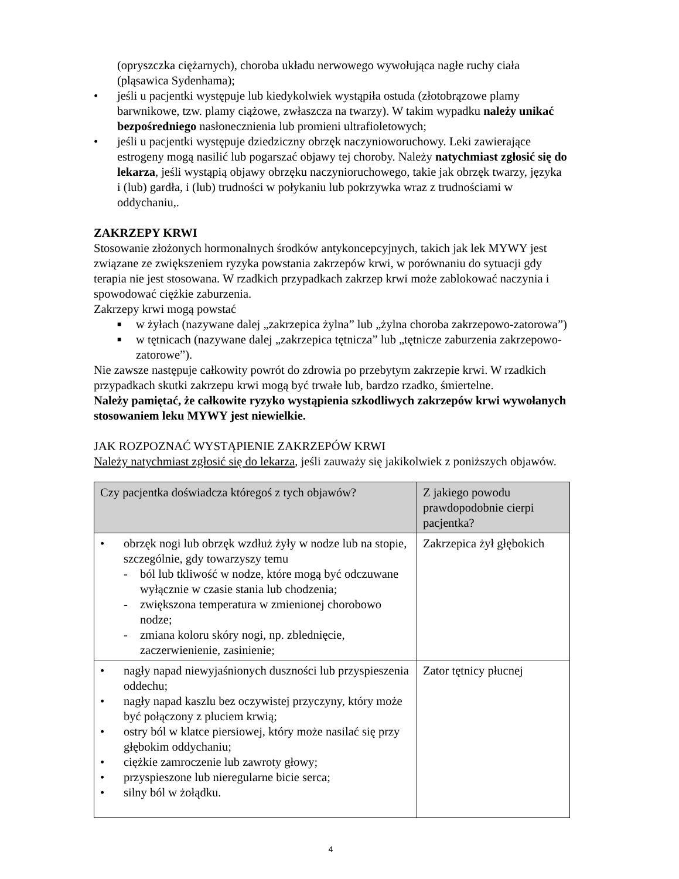(opryszczka ciężarnych), choroba układu nerwowego wywołująca nagłe ruchy ciała (pląsawica Sydenhama);
• jeśli u pacjentki występuje lub kiedykolwiek wystąpiła ostuda (złotobrązowe plamy barwnikowe, tzw. plamy ciążowe, zwłaszcza na twarzy). W takim wypadku należy unikać bezpośredniego nasłonecznienia lub promieni ultrafioletowych;
• jeśli u pacjentki występuje dziedziczny obrzęk naczynioworuchowy. Leki zawierające estrogeny mogą nasilić lub pogarszać objawy tej choroby. Należy natychmiast zgłosić się do lekarza, jeśli wystąpią objawy obrzęku naczynioruchowego, takie jak obrzęk twarzy, języka i (lub) gardła, i (lub) trudności w połykaniu lub pokrzywka wraz z trudnościami w oddychaniu,.
ZAKRZEPY KRWI
Stosowanie złożonych hormonalnych środków antykoncepcyjnych, takich jak lek MYWY jest związane ze zwiększeniem ryzyka powstania zakrzepów krwi, w porównaniu do sytuacji gdy terapia nie jest stosowana. W rzadkich przypadkach zakrzep krwi może zablokować naczynia i spowodować ciężkie zaburzenia.
Zakrzepy krwi mogą powstać
■ w żyłach (nazywane dalej „zakrzepica żylna” lub „żylna choroba zakrzepowo-zatorowa”)
■ w tętnicach (nazywane dalej „zakrzepica tętnicza” lub „tętnicze zaburzenia zakrzepowo-zatorowe”).
Nie zawsze następuje całkowity powrót do zdrowia po przebytym zakrzepie krwi. W rzadkich przypadkach skutki zakrzepu krwi mogą być trwałe lub, bardzo rzadko, śmiertelne.
Należy pamiętać, że całkowite ryzyko wystąpienia szkodliwych zakrzepów krwi wywołanych stosowaniem leku MYWY jest niewielkie.
JAK ROZPOZNAĆ WYSTĄPIENIE ZAKRZEPÓW KRWI
Należy natychmiast zgłosić się do lekarza, jeśli zauważy się jakikolwiek z poniższych objawów.
| Czy pacjentka doświadcza któregoś z tych objawów? | Z jakiego powodu prawdopodobnie cierpi pacjentka? |
| --- | --- |
| • obrzęk nogi lub obrzęk wzdłuż żyły w nodze lub na stopie, szczególnie, gdy towarzyszy temu - ból lub tkliwość w nodze, które mogą być odczuwane wyłącznie w czasie stania lub chodzenia; - zwiększona temperatura w zmienionej chorobowo nodze; - zmiana koloru skóry nogi, np. zblednięcie, zaczerwienienie, zasinienie; | Zakrzepica żył głębokich |
| • nagły napad niewyjaśnionych duszności lub przyspieszenia oddechu; • nagły napad kaszlu bez oczywistej przyczyny, który może być połączony z pluciem krwią; • ostry ból w klatce piersiowej, który może nasilać się przy głębokim oddychaniu; • ciężkie zamroczenie lub zawroty głowy; • przyspieszone lub nieregularne bicie serca; • silny ból w żołądku. | Zator tętnicy płucnej |
4